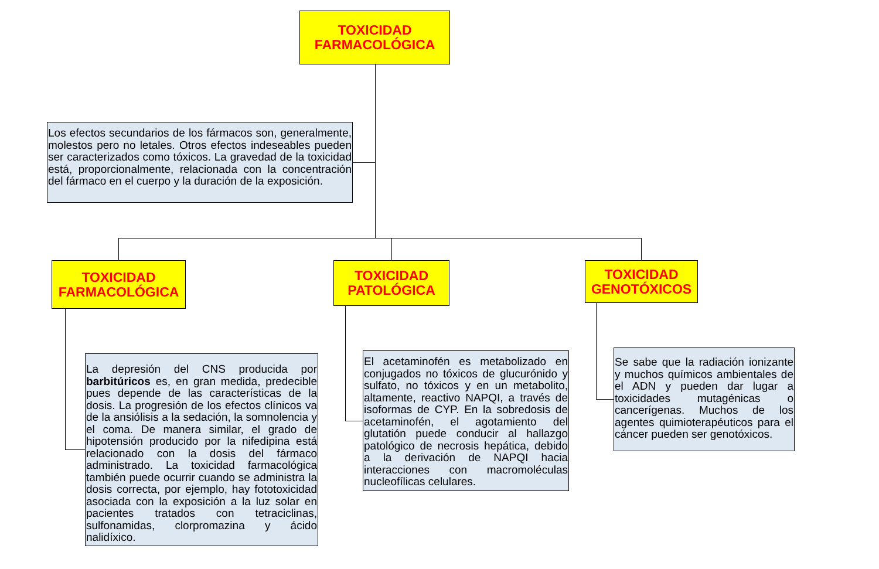TOXICIDAD
FARMACOLÓGICA
Los efectos secundarios de los fármacos son, generalmente, molestos pero no letales. Otros efectos indeseables pueden ser caracterizados como tóxicos. La gravedad de la toxicidad está, proporcionalmente, relacionada con la concentración del fármaco en el cuerpo y la duración de la exposición.
TOXICIDAD
FARMACOLÓGICA
TOXICIDAD
PATOLÓGICA
TOXICIDAD
GENOTÓXICOS
La depresión del CNS producida por barbitúricos es, en gran medida, predecible pues depende de las características de la dosis. La progresión de los efectos clínicos va de la ansiólisis a la sedación, la somnolencia y el coma. De manera similar, el grado de hipotensión producido por la nifedipina está relacionado con la dosis del fármaco administrado. La toxicidad farmacológica también puede ocurrir cuando se administra la dosis correcta, por ejemplo, hay fototoxicidad asociada con la exposición a la luz solar en pacientes tratados con tetraciclinas, sulfonamidas, clorpromazina y ácido nalidíxico.
El acetaminofén es metabolizado en conjugados no tóxicos de glucurónido y sulfato, no tóxicos y en un metabolito, altamente, reactivo NAPQI, a través de isoformas de CYP. En la sobredosis de acetaminofén, el agotamiento del glutatión puede conducir al hallazgo patológico de necrosis hepática, debido a la derivación de NAPQI hacia interacciones con macromoléculas nucleofílicas celulares.
Se sabe que la radiación ionizante y muchos químicos ambientales de el ADN y pueden dar lugar a toxicidades mutagénicas o cancerígenas. Muchos de los agentes quimioterapéuticos para el cáncer pueden ser genotóxicos.